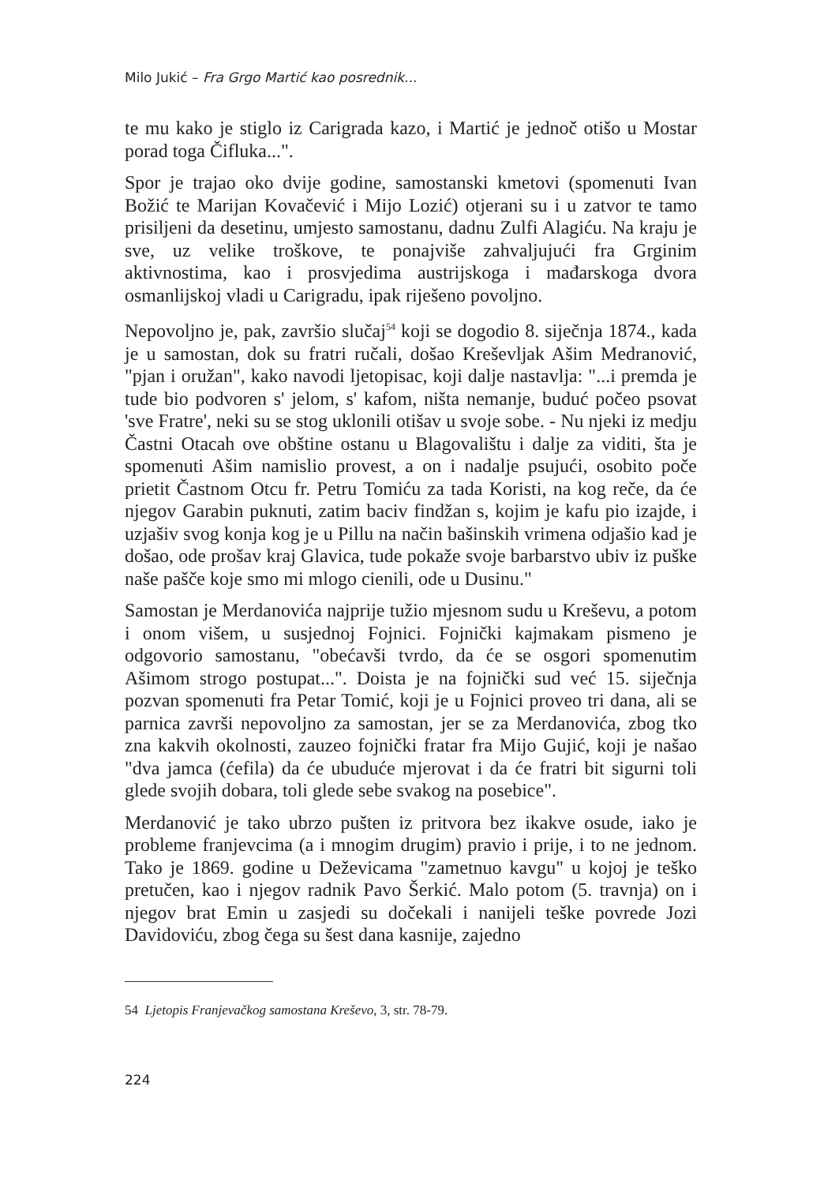Milo Jukić – Fra Grgo Martić kao posrednik...
te mu kako je stiglo iz Carigrada kazo, i Martić je jednoč otišo u Mostar porad toga Čifluka...".
Spor je trajao oko dvije godine, samostanski kmetovi (spomenuti Ivan Božić te Marijan Kovačević i Mijo Lozić) otjerani su i u zatvor te tamo prisiljeni da desetinu, umjesto samostanu, dadnu Zulfi Alagiću. Na kraju je sve, uz velike troškove, te ponajviše zahvaljujući fra Grginim aktivnostima, kao i prosvjedima austrijskoga i mađarskoga dvora osmanlijskoj vladi u Carigradu, ipak riješeno povoljno.
Nepovoljno je, pak, završio slučaj<sup>54</sup> koji se dogodio 8. siječnja 1874., kada je u samostan, dok su fratri ručali, došao Kreševljak Ašim Medranović, "pjan i oružan", kako navodi ljetopisac, koji dalje nastavlja: "...i premda je tude bio podvoren s' jelom, s' kafom, ništa nemanje, buduć počeo psovat 'sve Fratre', neki su se stog uklonili otišav u svoje sobe. - Nu njeki iz medju Častni Otacah ove obštine ostanu u Blagovalištu i dalje za viditi, šta je spomenuti Ašim namislio provest, a on i nadalje psujući, osobito poče prietit Častnom Otcu fr. Petru Tomiću za tada Koristi, na kog reče, da će njegov Garabin puknuti, zatim baciv findžan s, kojim je kafu pio izajde, i uzjašiv svog konja kog je u Pillu na način bašinskih vrimena odjašio kad je došao, ode prošav kraj Glavica, tude pokaže svoje barbarstvo ubiv iz puške naše pašče koje smo mi mlogo cienili, ode u Dusinu."
Samostan je Merdanovića najprije tužio mjesnom sudu u Kreševu, a potom i onom višem, u susjednoj Fojnici. Fojnički kajmakam pismeno je odgovorio samostanu, "obećavši tvrdo, da će se osgori spomenutim Ašimom strogo postupat...". Doista je na fojnički sud već 15. siječnja pozvan spomenuti fra Petar Tomić, koji je u Fojnici proveo tri dana, ali se parnica završi nepovoljno za samostan, jer se za Merdanovića, zbog tko zna kakvih okolnosti, zauzeo fojnički fratar fra Mijo Gujić, koji je našao "dva jamca (ćefila) da će ubuduće mjerovat i da će fratri bit sigurni toli glede svojih dobara, toli glede sebe svakog na posebice".
Merdanović je tako ubrzo pušten iz pritvora bez ikakve osude, iako je probleme franjevcima (a i mnogim drugim) pravio i prije, i to ne jednom. Tako je 1869. godine u Deževicama "zametnuo kavgu" u kojoj je teško pretučen, kao i njegov radnik Pavo Šerkić. Malo potom (5. travnja) on i njegov brat Emin u zasjedi su dočekali i nanijeli teške povrede Jozi Davidoviću, zbog čega su šest dana kasnije, zajedno
54 Ljetopis Franjevačkog samostana Kreševo, 3, str. 78-79.
224